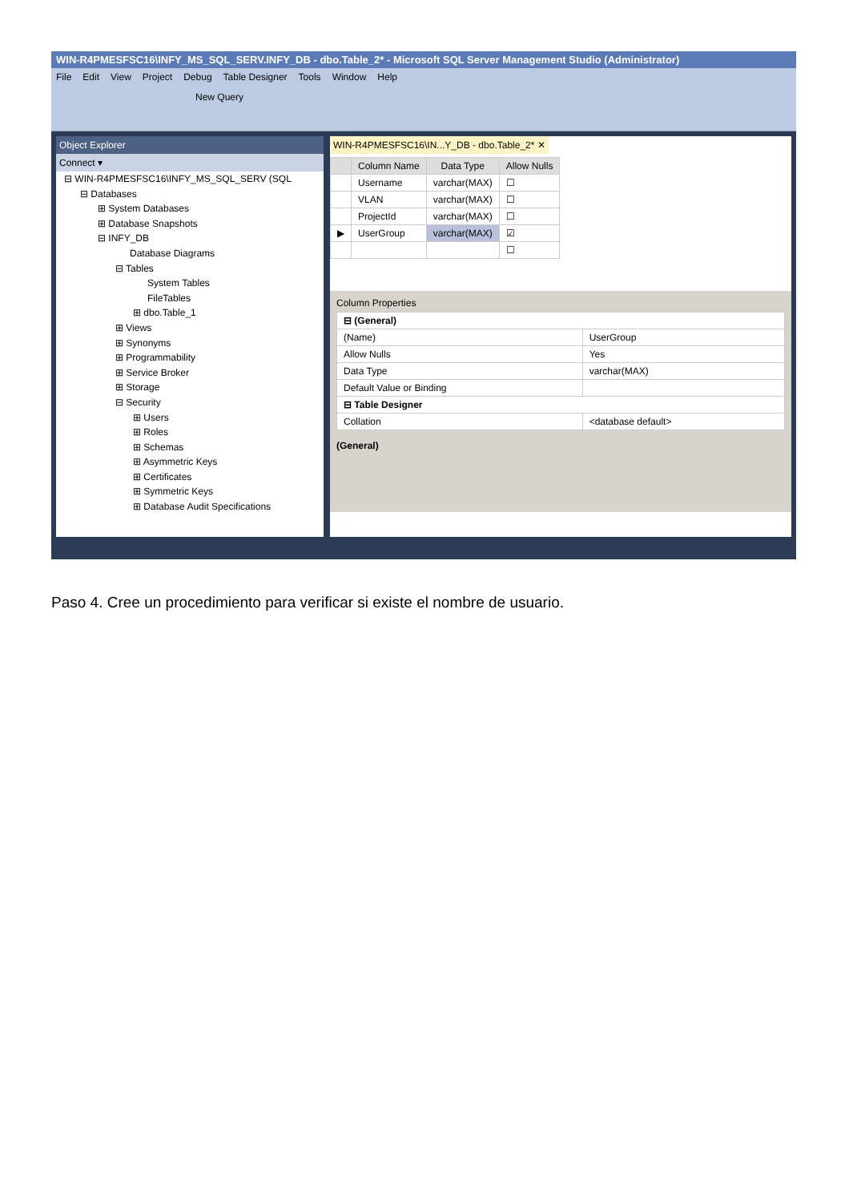WIN-R4PMESFSC16\INFY_MS_SQL_SERV.INFY_DB - dbo.Table_2* - Microsoft SQL Server Management Studio (Administrator)
File Edit View Project Debug Table Designer Tools Window Help
New Query
Object Explorer
Connect ▾
⊟ WIN-R4PMESFSC16\INFY_MS_SQL_SERV (SQL
⊟ Databases
⊞ System Databases
⊞ Database Snapshots
⊟ INFY_DB
Database Diagrams
⊟ Tables
System Tables
FileTables
⊞ dbo.Table_1
⊞ Views
⊞ Synonyms
⊞ Programmability
⊞ Service Broker
⊞ Storage
⊟ Security
⊞ Users
⊞ Roles
⊞ Schemas
⊞ Asymmetric Keys
⊞ Certificates
⊞ Symmetric Keys
⊞ Database Audit Specifications
WIN-R4PMESFSC16\IN...Y_DB - dbo.Table_2* ✕
| | Column Name | Data Type | Allow Nulls |
| --- | --- | --- | --- |
| | Username | varchar(MAX) | ☐ |
| | VLAN | varchar(MAX) | ☐ |
| | ProjectId | varchar(MAX) | ☐ |
| ▶ | UserGroup | varchar(MAX) | ☑ |
| | | | ☐ |
Column Properties
| ⊟ (General) | |
| (Name) | UserGroup |
| Allow Nulls | Yes |
| Data Type | varchar(MAX) |
| Default Value or Binding | |
| ⊟ Table Designer | |
| Collation | <database default> |
(General)
Paso 4. Cree un procedimiento para verificar si existe el nombre de usuario.